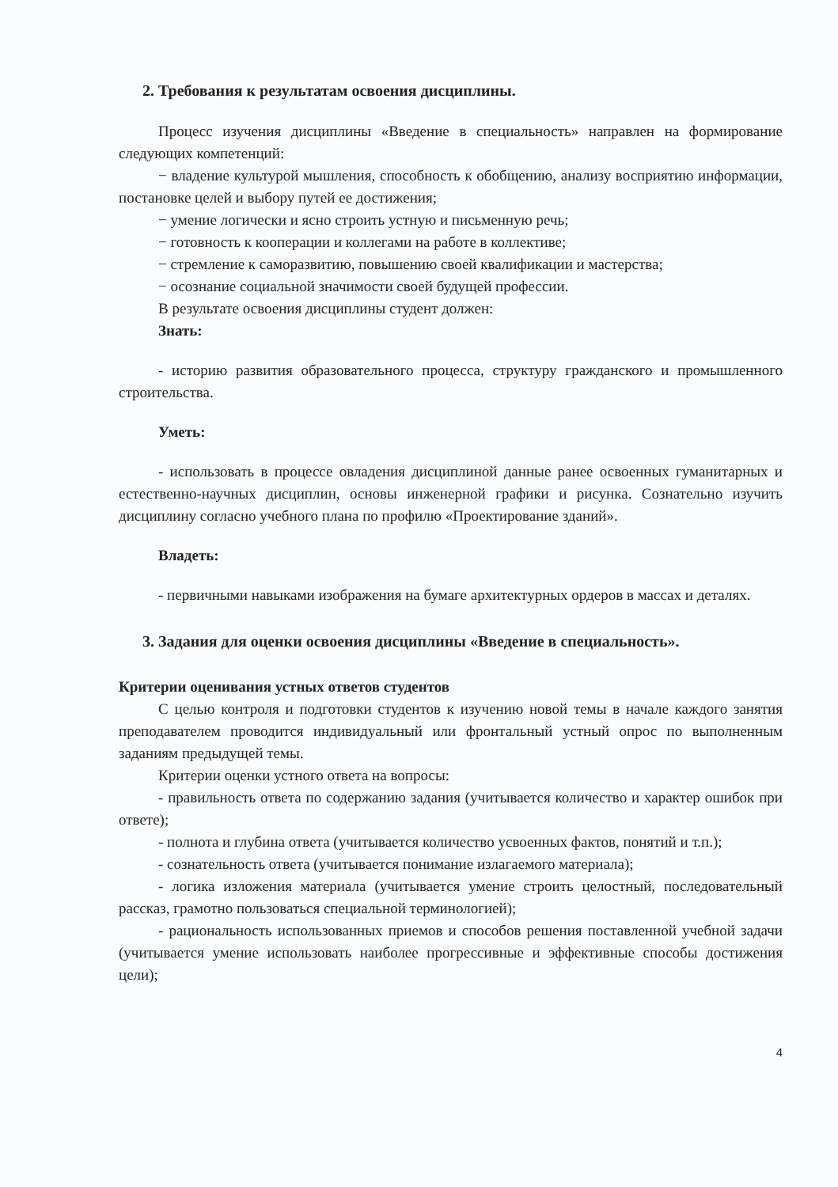2. Требования к результатам освоения дисциплины.
Процесс изучения дисциплины «Введение в специальность» направлен на формирование следующих компетенций:
− владение культурой мышления, способность к обобщению, анализу восприятию информации, постановке целей и выбору путей ее достижения;
− умение логически и ясно строить устную и письменную речь;
− готовность к кооперации и коллегами на работе в коллективе;
− стремление к саморазвитию, повышению своей квалификации и мастерства;
− осознание социальной значимости своей будущей профессии.
В результате освоения дисциплины студент должен:
Знать:
- историю развития образовательного процесса, структуру гражданского и промышленного строительства.
Уметь:
- использовать в процессе овладения дисциплиной данные ранее освоенных гуманитарных и естественно-научных дисциплин, основы инженерной графики и рисунка. Сознательно изучить дисциплину согласно учебного плана по профилю «Проектирование зданий».
Владеть:
- первичными навыками изображения на бумаге архитектурных ордеров в массах и деталях.
3. Задания для оценки освоения дисциплины «Введение в специальность».
Критерии оценивания устных ответов студентов
С целью контроля и подготовки студентов к изучению новой темы в начале каждого занятия преподавателем проводится индивидуальный или фронтальный устный опрос по выполненным заданиям предыдущей темы.
Критерии оценки устного ответа на вопросы:
- правильность ответа по содержанию задания (учитывается количество и характер ошибок при ответе);
- полнота и глубина ответа (учитывается количество усвоенных фактов, понятий и т.п.);
- сознательность ответа (учитывается понимание излагаемого материала);
- логика изложения материала (учитывается умение строить целостный, последовательный рассказ, грамотно пользоваться специальной терминологией);
- рациональность использованных приемов и способов решения поставленной учебной задачи (учитывается умение использовать наиболее прогрессивные и эффективные способы достижения цели);
4